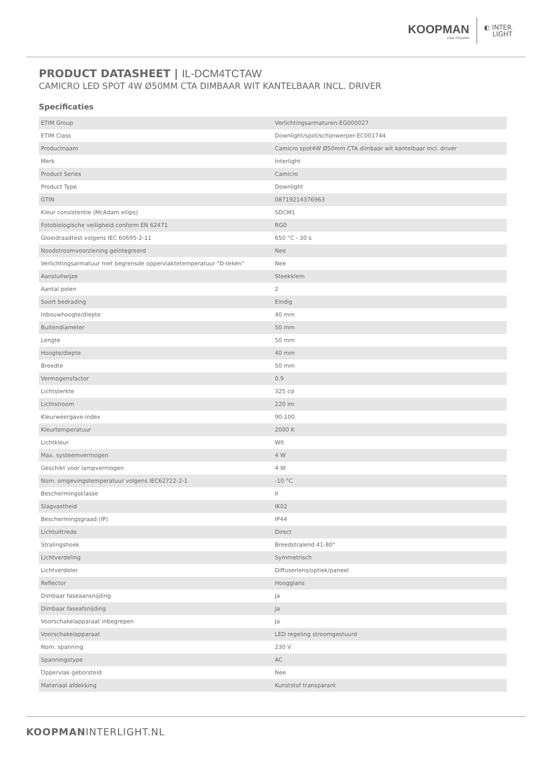KOOPMAN
enjoy innovation
◐ INTER
LIGHT
PRODUCT DATASHEET | IL-DCM4TCTAW
CAMICRO LED SPOT 4W Ø50MM CTA DIMBAAR WIT KANTELBAAR INCL. DRIVER
Specificaties
| ETIM Group | Verlichtingsarmaturen-EG000027 |
| ETIM Class | Downlight/spot/schijnwerper-EC001744 |
| Productnaam | Camicro spot4W Ø50mm CTA dimbaar wit kantelbaar incl. driver |
| Merk | Interlight |
| Product Series | Camicro |
| Product Type | Downlight |
| GTIN | 08719214376963 |
| Kleur consistentie (McAdam ellips) | SDCM1 |
| Fotobiologische veiligheid conform EN 62471 | RG0 |
| Gloeidraadtest volgens IEC 60695-2-11 | 650 °C - 30 s |
| Noodstroomvoorziening geïntegreerd | Nee |
| Verlichtingsarmatuur met begrensde oppervlaktetemperatuur "D-teken" | Nee |
| Aansluitwijze | Steekklem |
| Aantal polen | 2 |
| Soort bedrading | Eindig |
| Inbouwhoogte/diepte | 40 mm |
| Buitendiameter | 50 mm |
| Lengte | 50 mm |
| Hoogte/diepte | 40 mm |
| Breedte | 50 mm |
| Vermogensfactor | 0.9 |
| Lichtsterkte | 325 cd |
| Lichtstroom | 220 lm |
| Kleurweergave-index | 90-100 |
| Kleurtemperatuur | 2000 K |
| Lichtkleur | Wit |
| Max. systeemvermogen | 4 W |
| Geschikt voor lampvermogen | 4 W |
| Nom. omgevingstemperatuur volgens IEC62722-2-1 | -10 °C |
| Beschermingsklasse | II |
| Slagvastheid | IK02 |
| Beschermingsgraad (IP) | IP44 |
| Lichtuittrede | Direct |
| Stralingshoek | Breedstralend 41-80° |
| Lichtverdeling | Symmetrisch |
| Lichtverdeler | Diffuserlens/optiek/paneel |
| Reflector | Hoogglans |
| Dimbaar faseaansnijding | Ja |
| Dimbaar faseafsnijding | Ja |
| Voorschakelapparaat inbegrepen | Ja |
| Voorschakelapparaat | LED regeling stroomgestuurd |
| Nom. spanning | 230 V |
| Spanningstype | AC |
| Oppervlak geborsteld | Nee |
| Materiaal afdekking | Kunststof transparant |
KOOPMANINTERLIGHT.NL